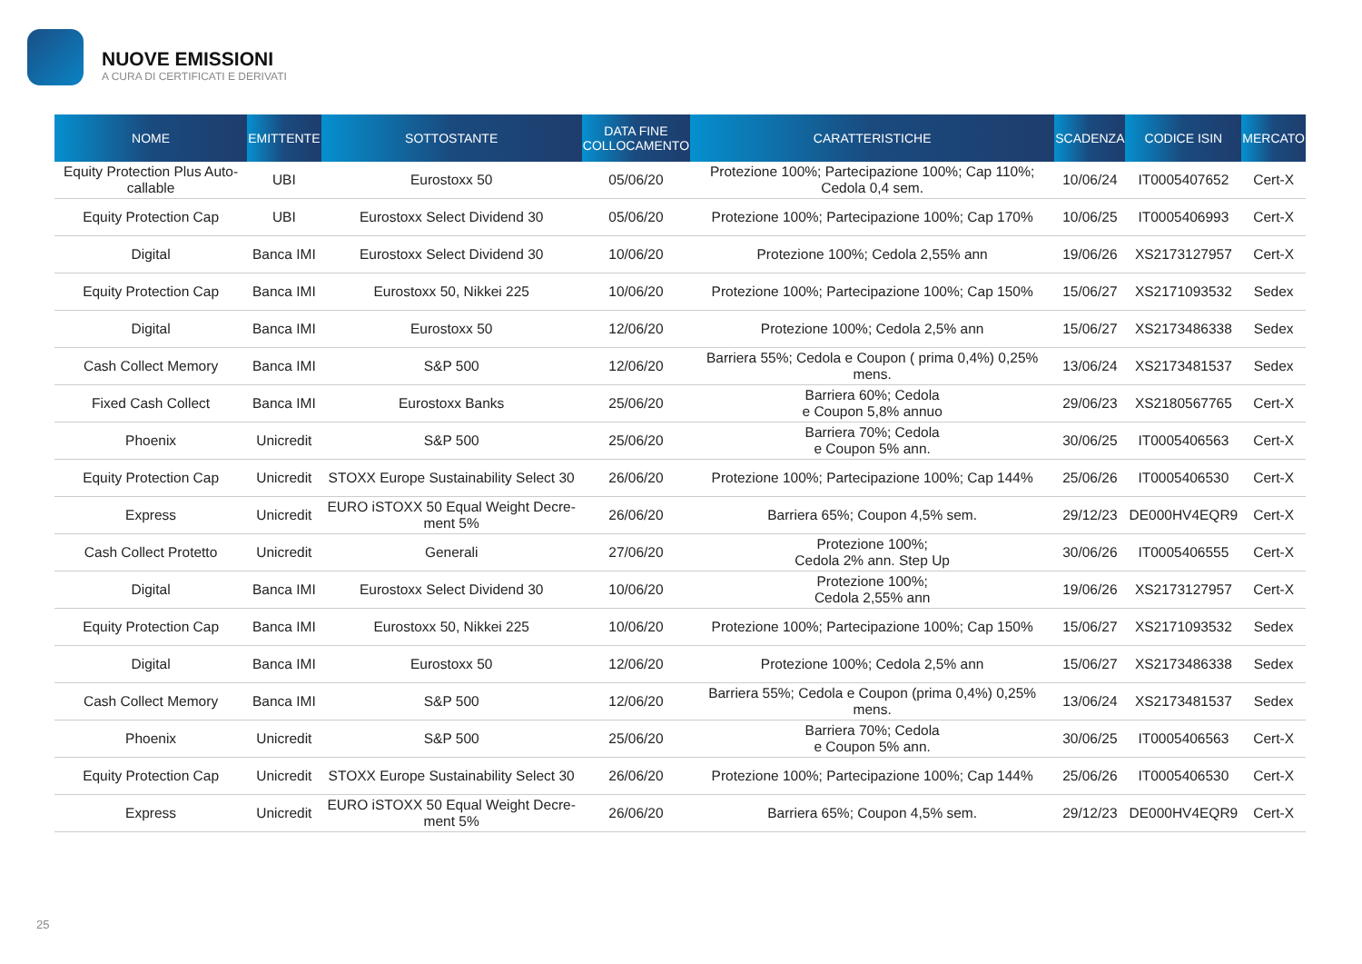NUOVE EMISSIONI
A CURA DI CERTIFICATI E DERIVATI
| NOME | EMITTENTE | SOTTOSTANTE | DATA FINE COLLOCAMENTO | CARATTERISTICHE | SCADENZA | CODICE ISIN | MERCATO |
| --- | --- | --- | --- | --- | --- | --- | --- |
| Equity Protection Plus Auto-callable | UBI | Eurostoxx 50 | 05/06/20 | Protezione 100%; Partecipazione 100%; Cap 110%; Cedola 0,4 sem. | 10/06/24 | IT0005407652 | Cert-X |
| Equity Protection Cap | UBI | Eurostoxx Select Dividend 30 | 05/06/20 | Protezione 100%; Partecipazione 100%; Cap 170% | 10/06/25 | IT0005406993 | Cert-X |
| Digital | Banca IMI | Eurostoxx Select Dividend 30 | 10/06/20 | Protezione 100%; Cedola 2,55% ann | 19/06/26 | XS2173127957 | Cert-X |
| Equity Protection Cap | Banca IMI | Eurostoxx 50, Nikkei 225 | 10/06/20 | Protezione 100%; Partecipazione 100%; Cap 150% | 15/06/27 | XS2171093532 | Sedex |
| Digital | Banca IMI | Eurostoxx 50 | 12/06/20 | Protezione 100%; Cedola 2,5% ann | 15/06/27 | XS2173486338 | Sedex |
| Cash Collect Memory | Banca IMI | S&P 500 | 12/06/20 | Barriera 55%; Cedola e Coupon ( prima 0,4%) 0,25% mens. | 13/06/24 | XS2173481537 | Sedex |
| Fixed Cash Collect | Banca IMI | Eurostoxx Banks | 25/06/20 | Barriera 60%; Cedola e Coupon 5,8% annuo | 29/06/23 | XS2180567765 | Cert-X |
| Phoenix | Unicredit | S&P 500 | 25/06/20 | Barriera 70%; Cedola e Coupon 5% ann. | 30/06/25 | IT0005406563 | Cert-X |
| Equity Protection Cap | Unicredit | STOXX Europe Sustainability Select 30 | 26/06/20 | Protezione 100%; Partecipazione 100%; Cap 144% | 25/06/26 | IT0005406530 | Cert-X |
| Express | Unicredit | EURO iSTOXX 50 Equal Weight Decre-ment 5% | 26/06/20 | Barriera 65%; Coupon 4,5% sem. | 29/12/23 | DE000HV4EQR9 | Cert-X |
| Cash Collect Protetto | Unicredit | Generali | 27/06/20 | Protezione 100%; Cedola 2% ann. Step Up | 30/06/26 | IT0005406555 | Cert-X |
| Digital | Banca IMI | Eurostoxx Select Dividend 30 | 10/06/20 | Protezione 100%; Cedola 2,55% ann | 19/06/26 | XS2173127957 | Cert-X |
| Equity Protection Cap | Banca IMI | Eurostoxx 50, Nikkei 225 | 10/06/20 | Protezione 100%; Partecipazione 100%; Cap 150% | 15/06/27 | XS2171093532 | Sedex |
| Digital | Banca IMI | Eurostoxx 50 | 12/06/20 | Protezione 100%; Cedola 2,5% ann | 15/06/27 | XS2173486338 | Sedex |
| Cash Collect Memory | Banca IMI | S&P 500 | 12/06/20 | Barriera 55%; Cedola e Coupon (prima 0,4%) 0,25% mens. | 13/06/24 | XS2173481537 | Sedex |
| Phoenix | Unicredit | S&P 500 | 25/06/20 | Barriera 70%; Cedola e Coupon 5% ann. | 30/06/25 | IT0005406563 | Cert-X |
| Equity Protection Cap | Unicredit | STOXX Europe Sustainability Select 30 | 26/06/20 | Protezione 100%; Partecipazione 100%; Cap 144% | 25/06/26 | IT0005406530 | Cert-X |
| Express | Unicredit | EURO iSTOXX 50 Equal Weight Decre-ment 5% | 26/06/20 | Barriera 65%; Coupon 4,5% sem. | 29/12/23 | DE000HV4EQR9 | Cert-X |
25